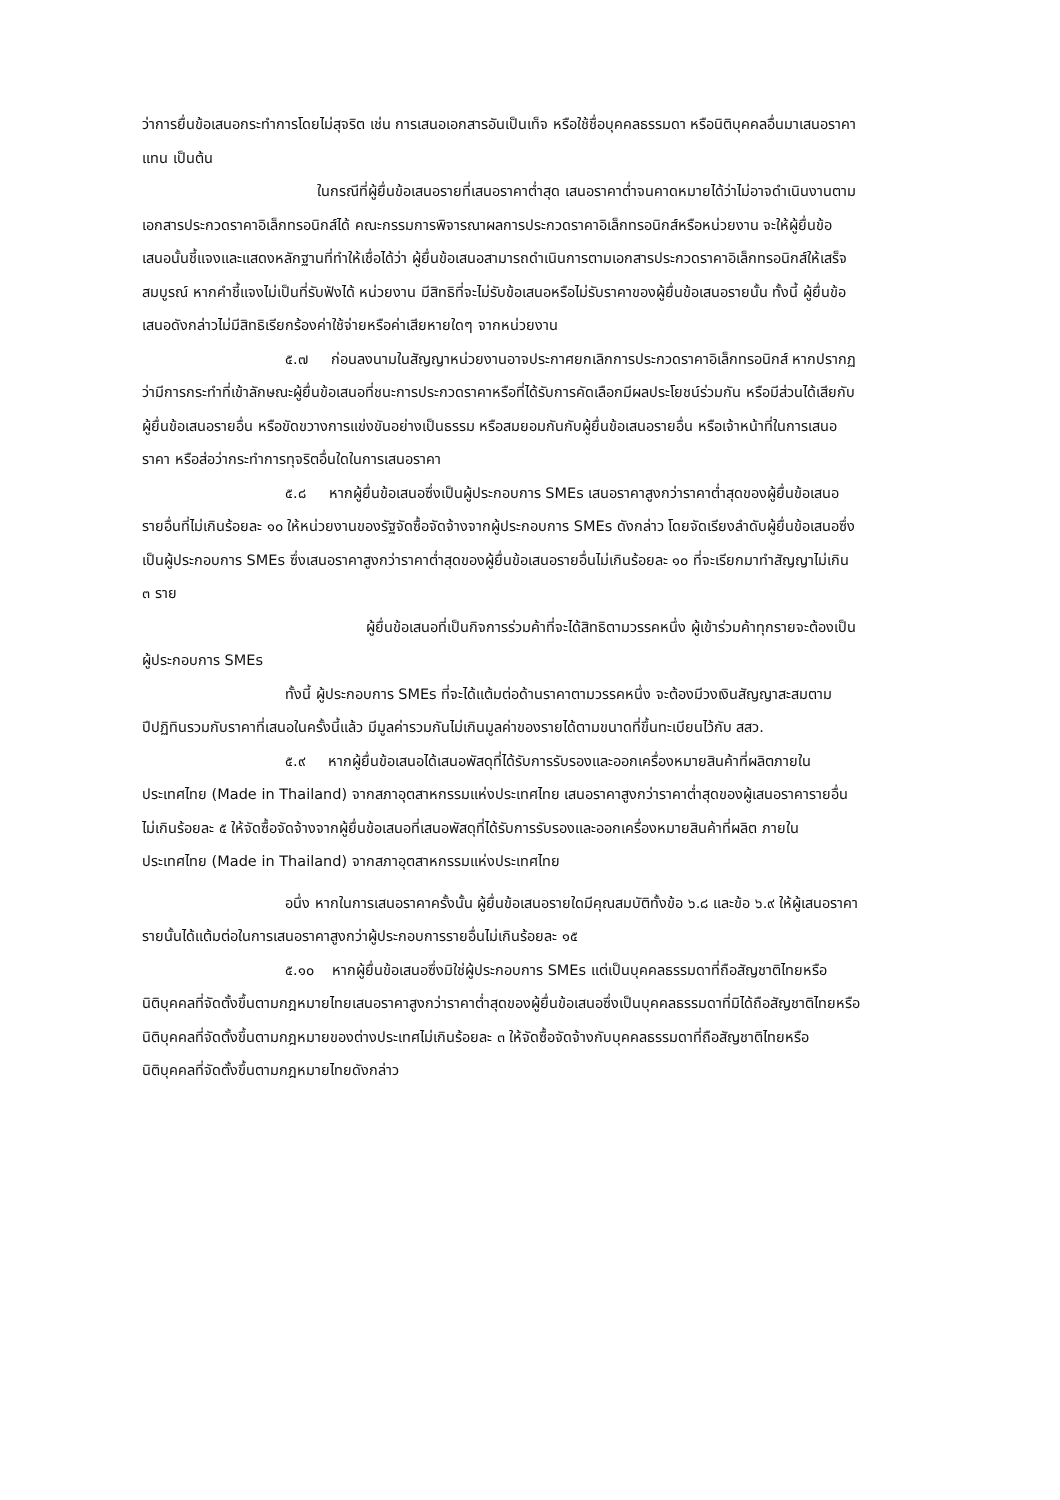ว่าการยื่นข้อเสนอกระทำการโดยไม่สุจริต เช่น การเสนอเอกสารอันเป็นเท็จ หรือใช้ชื่อบุคคลธรรมดา หรือนิติบุคคลอื่นมาเสนอราคาแทน เป็นต้น
ในกรณีที่ผู้ยื่นข้อเสนอรายที่เสนอราคาต่ำสุด เสนอราคาต่ำจนคาดหมายได้ว่าไม่อาจดำเนินงานตามเอกสารประกวดราคาอิเล็กทรอนิกส์ได้ คณะกรรมการพิจารณาผลการประกวดราคาอิเล็กทรอนิกส์หรือหน่วยงาน จะให้ผู้ยื่นข้อเสนอนั้นชี้แจงและแสดงหลักฐานที่ทำให้เชื่อได้ว่า ผู้ยื่นข้อเสนอสามารถดำเนินการตามเอกสารประกวดราคาอิเล็กทรอนิกส์ให้เสร็จสมบูรณ์ หากคำชี้แจงไม่เป็นที่รับฟังได้ หน่วยงาน มีสิทธิที่จะไม่รับข้อเสนอหรือไม่รับราคาของผู้ยื่นข้อเสนอรายนั้น ทั้งนี้ ผู้ยื่นข้อเสนอดังกล่าวไม่มีสิทธิเรียกร้องค่าใช้จ่ายหรือค่าเสียหายใดๆ จากหน่วยงาน
๕.๗ ก่อนลงนามในสัญญาหน่วยงานอาจประกาศยกเลิกการประกวดราคาอิเล็กทรอนิกส์ หากปรากฏว่ามีการกระทำที่เข้าลักษณะผู้ยื่นข้อเสนอที่ชนะการประกวดราคาหรือที่ได้รับการคัดเลือกมีผลประโยชน์ร่วมกัน หรือมีส่วนได้เสียกับผู้ยื่นข้อเสนอรายอื่น หรือขัดขวางการแข่งขันอย่างเป็นธรรม หรือสมยอมกันกับผู้ยื่นข้อเสนอรายอื่น หรือเจ้าหน้าที่ในการเสนอราคา หรือส่อว่ากระทำการทุจริตอื่นใดในการเสนอราคา
๕.๘ หากผู้ยื่นข้อเสนอซึ่งเป็นผู้ประกอบการ SMEs เสนอราคาสูงกว่าราคาต่ำสุดของผู้ยื่นข้อเสนอรายอื่นที่ไม่เกินร้อยละ ๑๐ ให้หน่วยงานของรัฐจัดซื้อจัดจ้างจากผู้ประกอบการ SMEs ดังกล่าว โดยจัดเรียงลำดับผู้ยื่นข้อเสนอซึ่งเป็นผู้ประกอบการ SMEs ซึ่งเสนอราคาสูงกว่าราคาต่ำสุดของผู้ยื่นข้อเสนอรายอื่นไม่เกินร้อยละ ๑๐ ที่จะเรียกมาทำสัญญาไม่เกิน ๓ ราย
ผู้ยื่นข้อเสนอที่เป็นกิจการร่วมค้าที่จะได้สิทธิตามวรรคหนึ่ง ผู้เข้าร่วมค้าทุกรายจะต้องเป็นผู้ประกอบการ SMEs
ทั้งนี้ ผู้ประกอบการ SMEs ที่จะได้แต้มต่อด้านราคาตามวรรคหนึ่ง จะต้องมีวงเงินสัญญาสะสมตามปีปฏิทินรวมกับราคาที่เสนอในครั้งนี้แล้ว มีมูลค่ารวมกันไม่เกินมูลค่าของรายได้ตามขนาดที่ขึ้นทะเบียนไว้กับ สสว.
๕.๙ หากผู้ยื่นข้อเสนอได้เสนอพัสดุที่ได้รับการรับรองและออกเครื่องหมายสินค้าที่ผลิตภายในประเทศไทย (Made in Thailand) จากสภาอุตสาหกรรมแห่งประเทศไทย เสนอราคาสูงกว่าราคาต่ำสุดของผู้เสนอราคารายอื่น ไม่เกินร้อยละ ๕ ให้จัดซื้อจัดจ้างจากผู้ยื่นข้อเสนอที่เสนอพัสดุที่ได้รับการรับรองและออกเครื่องหมายสินค้าที่ผลิต ภายในประเทศไทย (Made in Thailand) จากสภาอุตสาหกรรมแห่งประเทศไทย
อนึ่ง หากในการเสนอราคาครั้งนั้น ผู้ยื่นข้อเสนอรายใดมีคุณสมบัติทั้งข้อ ๖.๘ และข้อ ๖.๙ ให้ผู้เสนอราคารายนั้นได้แต้มต่อในการเสนอราคาสูงกว่าผู้ประกอบการรายอื่นไม่เกินร้อยละ ๑๕
๕.๑๐ หากผู้ยื่นข้อเสนอซึ่งมิใช่ผู้ประกอบการ SMEs แต่เป็นบุคคลธรรมดาที่ถือสัญชาติไทยหรือนิติบุคคลที่จัดตั้งขึ้นตามกฎหมายไทยเสนอราคาสูงกว่าราคาต่ำสุดของผู้ยื่นข้อเสนอซึ่งเป็นบุคคลธรรมดาที่มิได้ถือสัญชาติไทยหรือนิติบุคคลที่จัดตั้งขึ้นตามกฎหมายของต่างประเทศไม่เกินร้อยละ ๓ ให้จัดซื้อจัดจ้างกับบุคคลธรรมดาที่ถือสัญชาติไทยหรือนิติบุคคลที่จัดตั้งขึ้นตามกฎหมายไทยดังกล่าว